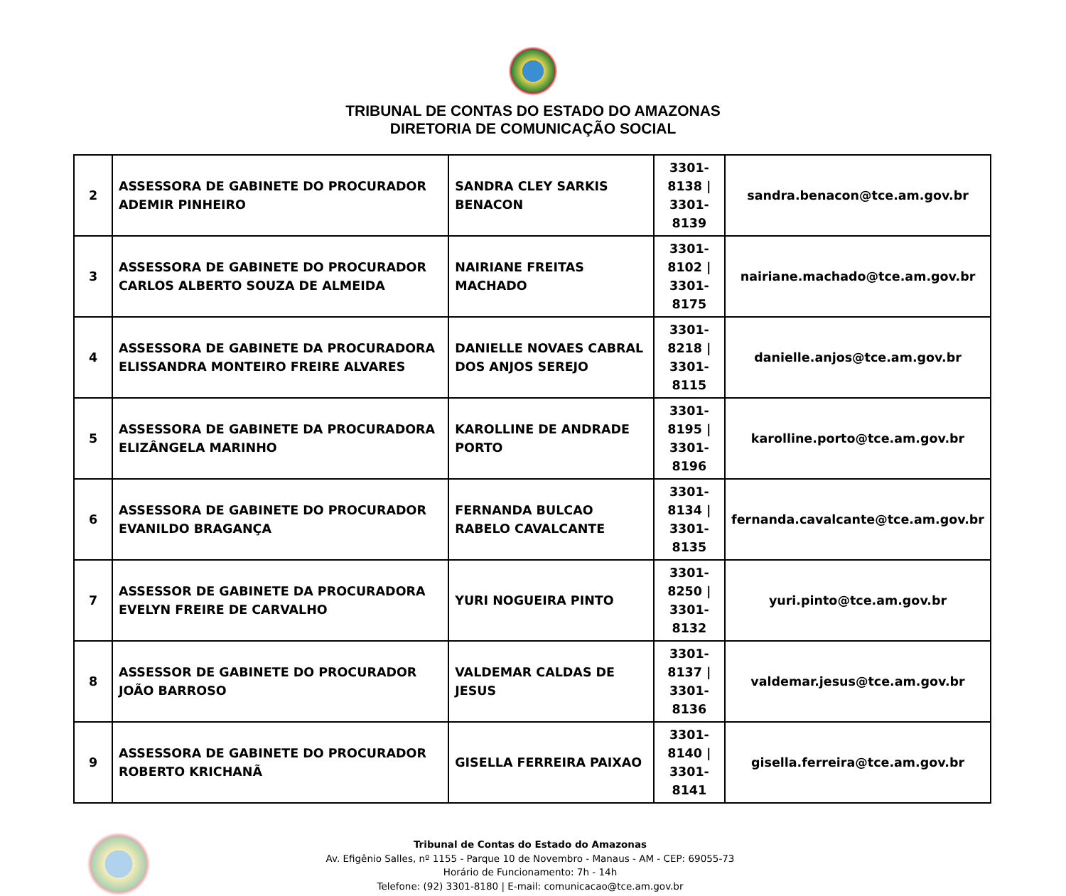TRIBUNAL DE CONTAS DO ESTADO DO AMAZONAS
DIRETORIA DE COMUNICAÇÃO SOCIAL
| 2 | ASSESSORA DE GABINETE DO PROCURADOR ADEMIR PINHEIRO | SANDRA CLEY SARKIS BENACON | 3301-8138 / 3301-8139 | sandra.benacon@tce.am.gov.br |
| 3 | ASSESSORA DE GABINETE DO PROCURADOR CARLOS ALBERTO SOUZA DE ALMEIDA | NAIRIANE FREITAS MACHADO | 3301-8102 / 3301-8175 | nairiane.machado@tce.am.gov.br |
| 4 | ASSESSORA DE GABINETE DA PROCURADORA ELISSANDRA MONTEIRO FREIRE ALVARES | DANIELLE NOVAES CABRAL DOS ANJOS SEREJO | 3301-8218 / 3301-8115 | danielle.anjos@tce.am.gov.br |
| 5 | ASSESSORA DE GABINETE DA PROCURADORA ELIZÂNGELA MARINHO | KAROLLINE DE ANDRADE PORTO | 3301-8195 / 3301-8196 | karolline.porto@tce.am.gov.br |
| 6 | ASSESSORA DE GABINETE DO PROCURADOR EVANILDO BRAGANÇA | FERNANDA BULCAO RABELO CAVALCANTE | 3301-8134 / 3301-8135 | fernanda.cavalcante@tce.am.gov.br |
| 7 | ASSESSOR DE GABINETE DA PROCURADORA EVELYN FREIRE DE CARVALHO | YURI NOGUEIRA PINTO | 3301-8250 / 3301-8132 | yuri.pinto@tce.am.gov.br |
| 8 | ASSESSOR DE GABINETE DO PROCURADOR JOÃO BARROSO | VALDEMAR CALDAS DE JESUS | 3301-8137 / 3301-8136 | valdemar.jesus@tce.am.gov.br |
| 9 | ASSESSORA DE GABINETE DO PROCURADOR ROBERTO KRICHANÃ | GISELLA FERREIRA PAIXAO | 3301-8140 / 3301-8141 | gisella.ferreira@tce.am.gov.br |
Tribunal de Contas do Estado do Amazonas
Av. Efigênio Salles, nº 1155 - Parque 10 de Novembro - Manaus - AM - CEP: 69055-73
Horário de Funcionamento: 7h - 14h
Telefone: (92) 3301-8180 | E-mail: comunicacao@tce.am.gov.br